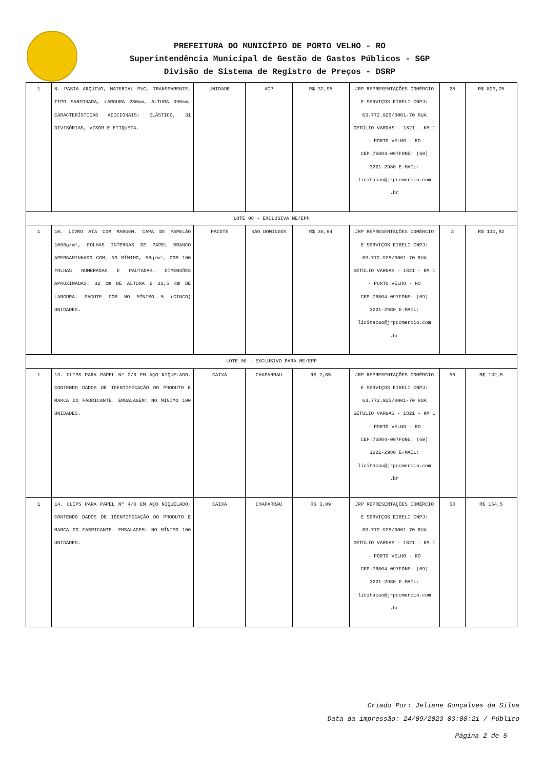PREFEITURA DO MUNICÍPIO DE PORTO VELHO - RO
Superintendência Municipal de Gestão de Gastos Públicos - SGP
Divisão de Sistema de Registro de Preços - DSRP
| 1 | 8. PASTA ARQUIVO, MATERIAL PVC, TRANSPARENTE, TIPO SANFONADA, LARGURA 280mm, ALTURA 390mm, CARACTERÍSTICAS ADICIONAIS: ELÁSTICO, 31 DIVISÓRIAS, VISOR E ETIQUETA. | UNIDADE | ACP | R$ 32,95 | JRP REPRESENTAÇÕES COMÉRCIO E SERVIÇOS EIRELI CNPJ: 63.772.925/0001-70 RUA GETÚLIO VARGAS - 1821 - KM 1 - PORTO VELHO - RO CEP:76804-097FONE: (69) 3221-2980 E-MAIL: licitacao@jrpcomercio.com .br | 25 | R$ 823,75 |
| LOTE 08 - EXCLUSIVA ME/EPP | | | | | | | |
| 1 | 10. LIVRO ATA COM MARGEM, CAPA DE PAPELÃO 1000g/m², FOLHAS INTERNAS DE PAPEL BRANCO APERGAMINHADO COM, NO MÍNIMO, 56g/m², COM 100 FOLHAS NUMERADAS E PAUTADAS. DIMENSÕES APROXIMADAS: 32 cm DE ALTURA E 21,5 cm DE LARGURA. PACOTE COM NO MÍNIMO 5 (CINCO) UNIDADES. | PACOTE | SÃO DOMINGOS | R$ 36,94 | JRP REPRESENTAÇÕES COMÉRCIO E SERVIÇOS EIRELI CNPJ: 63.772.925/0001-70 RUA GETÚLIO VARGAS - 1821 - KM 1 - PORTO VELHO - RO CEP:76804-097FONE: (69) 3221-2980 E-MAIL: licitacao@jrpcomercio.com .br | 3 | R$ 110,82 |
| LOTE 09 - EXCLUSIVO PARA ME/EPP | | | | | | | |
| 1 | 13. CLIPS PARA PAPEL Nº 2/0 EM AÇO NIQUELADO, CONTENDO DADOS DE IDENTIFICAÇÃO DO PRODUTO E MARCA DO FABRICANTE. EMBALAGEM: NO MÍNIMO 100 UNIDADES. | CAIXA | CHAPARRAU | R$ 2,65 | JRP REPRESENTAÇÕES COMÉRCIO E SERVIÇOS EIRELI CNPJ: 63.772.925/0001-70 RUA GETÚLIO VARGAS - 1821 - KM 1 - PORTO VELHO - RO CEP:76804-097FONE: (69) 3221-2980 E-MAIL: licitacao@jrpcomercio.com .br | 50 | R$ 132,5 |
| 1 | 14. CLIPS PARA PAPEL Nº 4/0 EM AÇO NIQUELADO, CONTENDO DADOS DE IDENTIFICAÇÃO DO PRODUTO E MARCA DO FABRICANTE. EMBALAGEM: NO MÍNIMO 100 UNIDADES. | CAIXA | CHAPARRAU | R$ 3,09 | JRP REPRESENTAÇÕES COMÉRCIO E SERVIÇOS EIRELI CNPJ: 63.772.925/0001-70 RUA GETÚLIO VARGAS - 1821 - KM 1 - PORTO VELHO - RO CEP:76804-097FONE: (69) 3221-2980 E-MAIL: licitacao@jrpcomercio.com .br | 50 | R$ 154,5 |
Criado Por: Jeliane Gonçalves da Silva
Data da impressão: 24/09/2023 03:08:21 / Público
Página 2 de 5